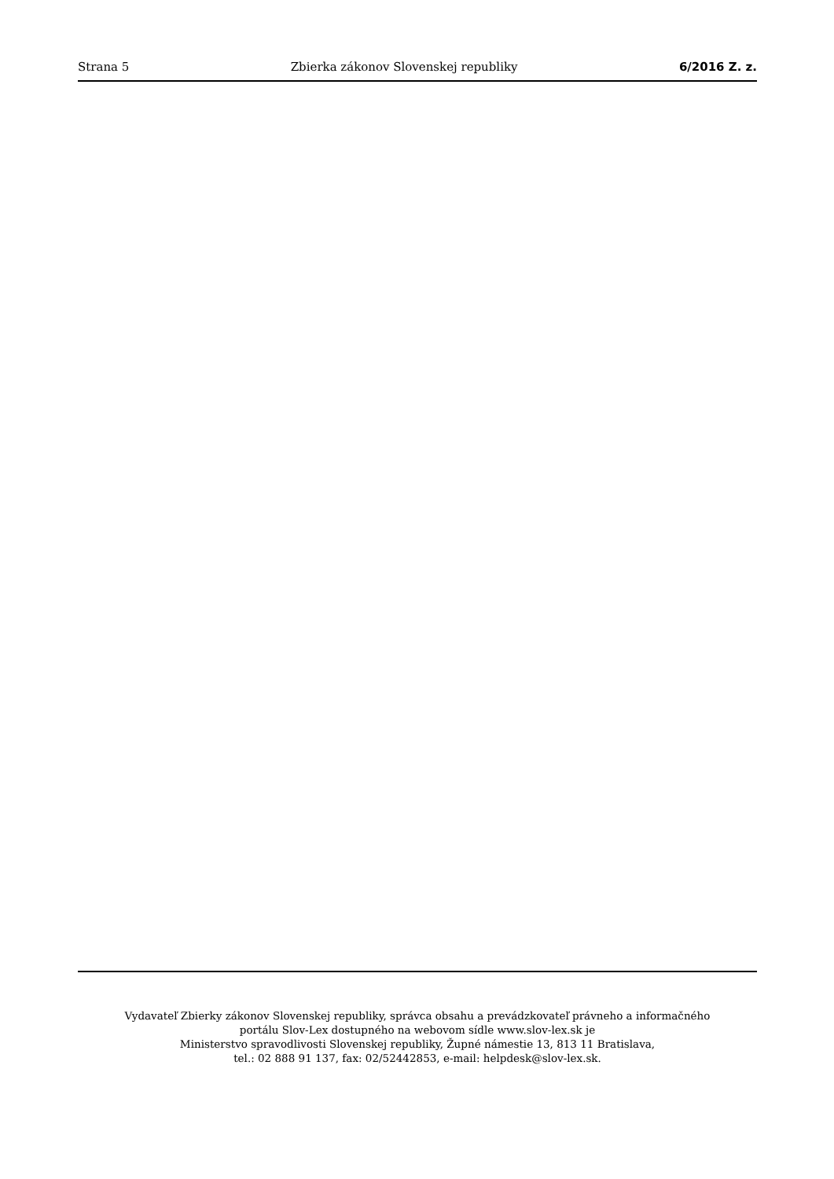Strana 5 Zbierka zákonov Slovenskej republiky 6/2016 Z. z.
Vydavateľ Zbierky zákonov Slovenskej republiky, správca obsahu a prevádzkovateľ právneho a informačného
portálu Slov-Lex dostupného na webovom sídle www.slov-lex.sk je
Ministerstvo spravodlivosti Slovenskej republiky, Župné námestie 13, 813 11 Bratislava,
tel.: 02 888 91 137, fax: 02/52442853, e-mail: helpdesk@slov-lex.sk.